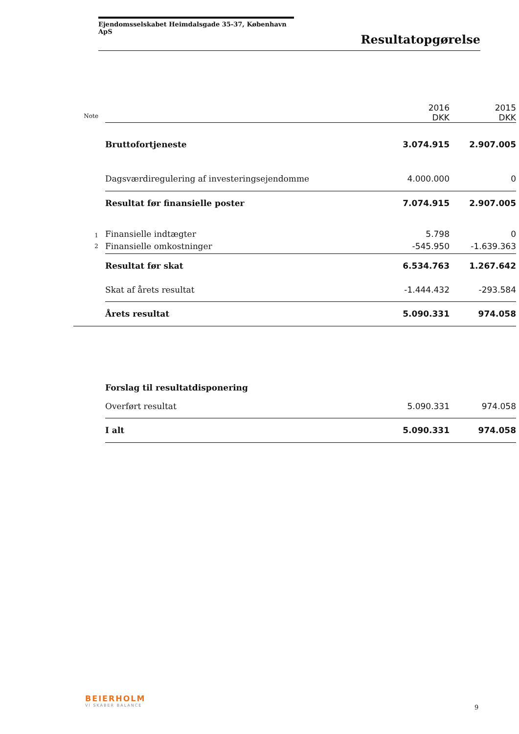Ejendomsselskabet Heimdalsgade 35-37, København ApS
Resultatopgørelse
| Note | | 2016 DKK | 2015 DKK |
| | Bruttofortjeneste | 3.074.915 | 2.907.005 |
| | Dagsværdiregulering af investeringsejendomme | 4.000.000 | 0 |
| | Resultat før finansielle poster | 7.074.915 | 2.907.005 |
| 1 | Finansielle indtægter | 5.798 | 0 |
| 2 | Finansielle omkostninger | -545.950 | -1.639.363 |
| | Resultat før skat | 6.534.763 | 1.267.642 |
| | Skat af årets resultat | -1.444.432 | -293.584 |
| | Årets resultat | 5.090.331 | 974.058 |
| | Forslag til resultatdisponering | | |
| | Overført resultat | 5.090.331 | 974.058 |
| | I alt | 5.090.331 | 974.058 |
BEIERHOLM
VI SKABER BALANCE
9